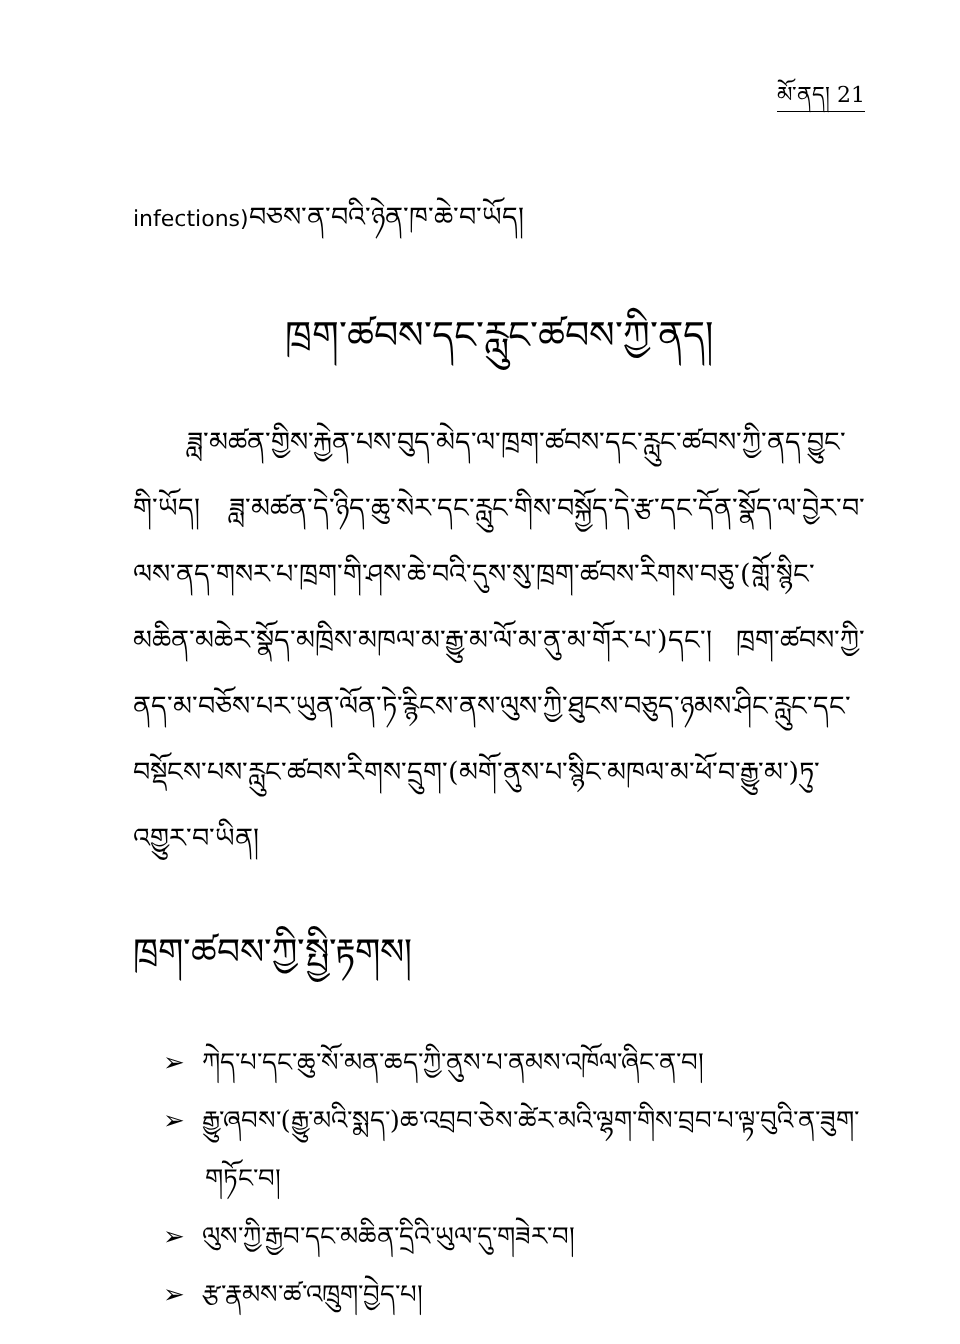མོ་ནད། 21
infections) བཅས་ན་བའི་ཉེན་ཁ་ཆེ་བ་ཡོད།
ཁྲག་ཚབས་དང་རླུང་ཚབས་ཀྱི་ནད།
ཟླ་མཚན་གྱིས་རྐྱེན་པས་བུད་མེད་ལ་ཁྲག་ཚབས་དང་རླུང་ཚབས་ཀྱི་ནད་བྱུང་གི་ཡོད། ཟླ་མཚན་དེ་ཉིད་ཆུ་སེར་དང་རླུང་གིས་བསྐྱོད་དེ་རྩ་དང་དོན་སྣོད་ལ་བྱེར་བ་ལས་ནད་གསར་པ་ཁྲག་གི་ཤས་ཆེ་བའི་དུས་སུ་ཁྲག་ཚབས་རིགས་བཅུ་(གློ་སྙིང་མཆིན་མཆེར་སྣོད་མཁྲིས་མཁལ་མ་རྒྱུ་མ་ལོ་མ་ནུ་མ་གོར་པ་)དང་། ཁྲག་ཚབས་ཀྱི་ནད་མ་བཅོས་པར་ཡུན་ལོན་ཏེ་རྙིངས་ནས་ལུས་ཀྱི་ཐུངས་བཅུད་ཉམས་ཤིང་རླུང་དང་བསྡོངས་པས་རླུང་ཚབས་རིགས་དྲུག་(མགོ་ནུས་པ་སྙིང་མཁལ་མ་ཕོ་བ་རྒྱུ་མ་)ཏུ་འགྱུར་བ་ཡིན།
ཁྲག་ཚབས་ཀྱི་སྤྱི་རྟགས།
➢ ཀེད་པ་དང་ཆུ་སོ་མན་ཆད་ཀྱི་ནུས་པ་ནམས་འཁོལ་ཞིང་ན་བ།
➢ རྒྱུ་ཞབས་(རྒྱུ་མའི་སྨད་)ཆ་འབྲབ་ཅེས་ཚེར་མའི་ལྷག་གིས་བྲབ་པ་ལྟ་བུའི་ན་ཟུག་གཏོང་བ།
➢ ལུས་ཀྱི་རྒྱབ་དང་མཆིན་དྲིའི་ཡུལ་དུ་གཟེར་བ།
➢ རྩ་རྣམས་ཚ་འཁྲུག་བྱེད་པ།